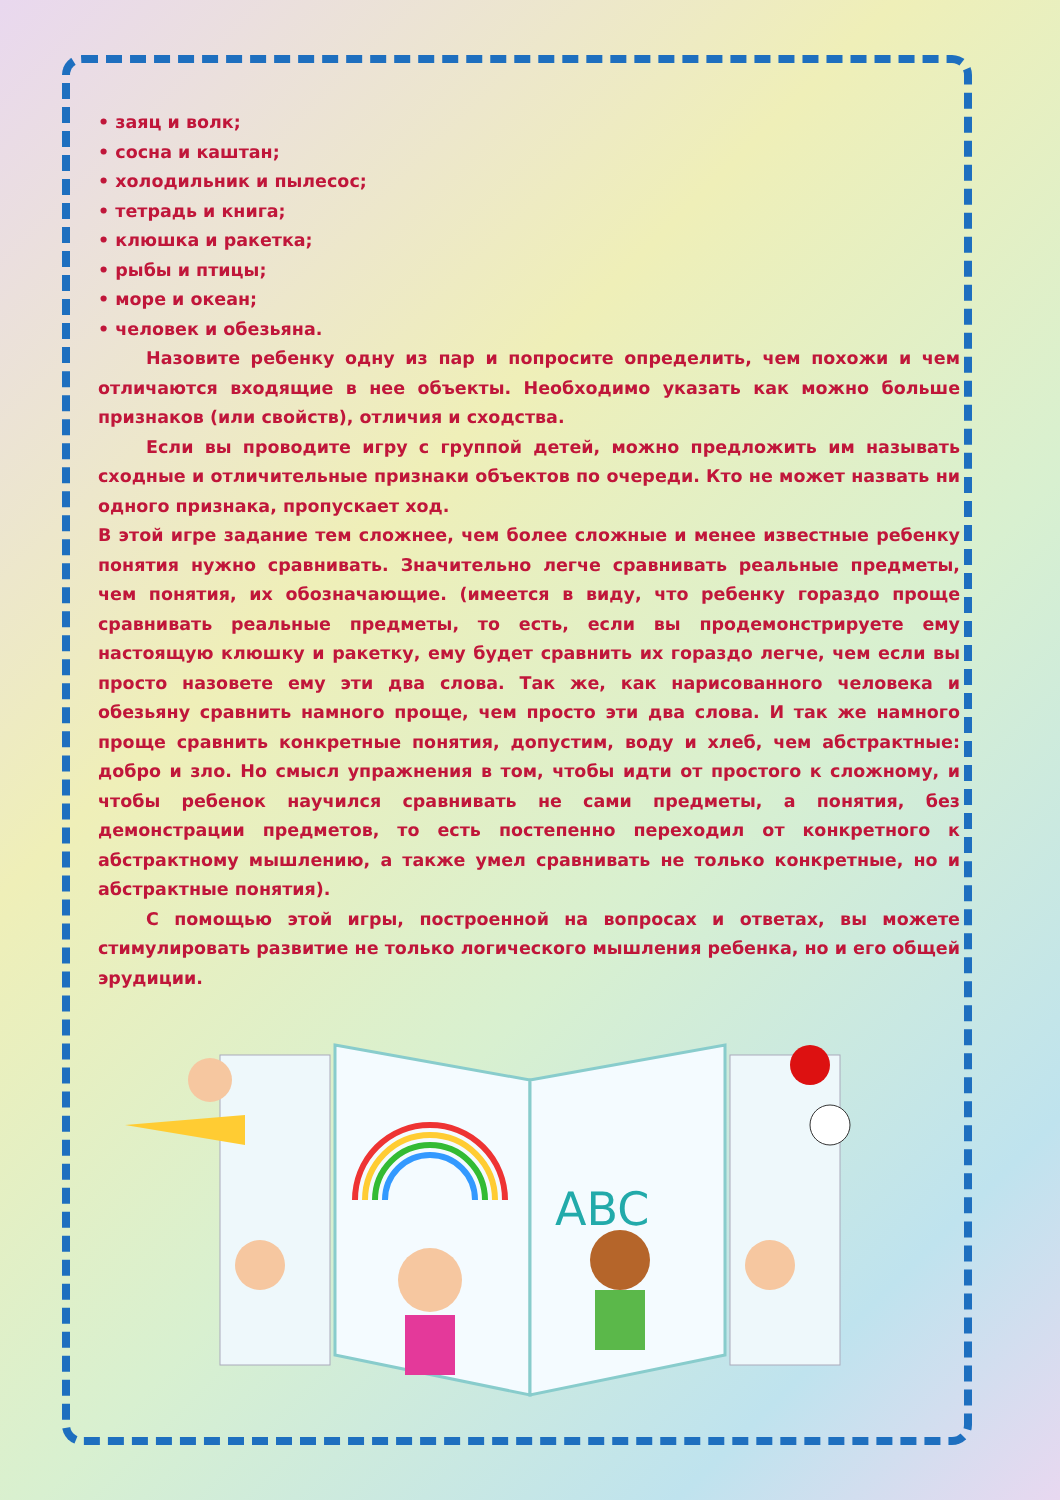• заяц и волк;
• сосна и каштан;
• холодильник и пылесос;
• тетрадь и книга;
• клюшка и ракетка;
• рыбы и птицы;
• море и океан;
• человек и обезьяна.
Назовите ребенку одну из пар и попросите определить, чем похожи и чем отличаются входящие в нее объекты. Необходимо указать как можно больше признаков (или свойств), отличия и сходства.
Если вы проводите игру с группой детей, можно предложить им называть сходные и отличительные признаки объектов по очереди. Кто не может назвать ни одного признака, пропускает ход.
В этой игре задание тем сложнее, чем более сложные и менее известные ребенку понятия нужно сравнивать. Значительно легче сравнивать реальные предметы, чем понятия, их обозначающие. (имеется в виду, что ребенку гораздо проще сравнивать реальные предметы, то есть, если вы продемонстрируете ему настоящую клюшку и ракетку, ему будет сравнить их гораздо легче, чем если вы просто назовете ему эти два слова. Так же, как нарисованного человека и обезьяну сравнить намного проще, чем просто эти два слова. И так же намного проще сравнить конкретные понятия, допустим, воду и хлеб, чем абстрактные: добро и зло. Но смысл упражнения в том, чтобы идти от простого к сложному, и чтобы ребенок научился сравнивать не сами предметы, а понятия, без демонстрации предметов, то есть постепенно переходил от конкретного к абстрактному мышлению, а также умел сравнивать не только конкретные, но и абстрактные понятия).
С помощью этой игры, построенной на вопросах и ответах, вы можете стимулировать развитие не только логического мышления ребенка, но и его общей эрудиции.
ABC